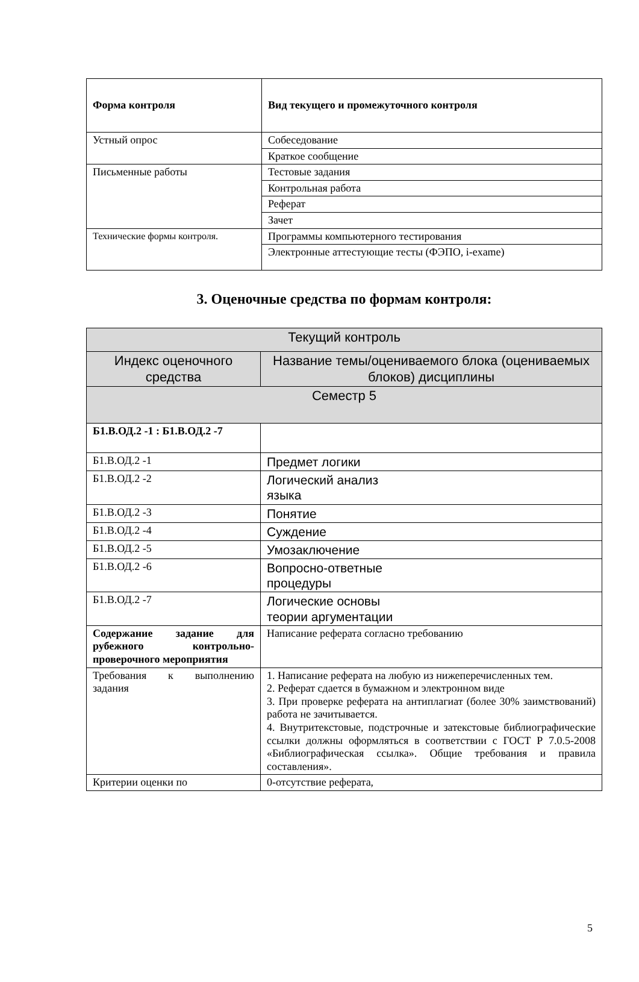| Форма контроля | Вид текущего и промежуточного контроля |
| --- | --- |
| Устный опрос | Собеседование |
| | Краткое сообщение |
| Письменные работы | Тестовые задания |
| | Контрольная работа |
| | Реферат |
| | Зачет |
| Технические формы контроля. | Программы компьютерного тестирования |
| | Электронные аттестующие тесты (ФЭПО, i-exame) |
3. Оценочные средства по формам контроля:
| Текущий контроль | |
| --- | --- |
| Индекс оценочного средства | Название темы/оцениваемого блока (оцениваемых блоков) дисциплины |
| Семестр 5 | |
| Б1.В.ОД.2 -1 : Б1.В.ОД.2 -7 | |
| Б1.В.ОД.2 -1 | Предмет логики |
| Б1.В.ОД.2 -2 | Логический анализ языка |
| Б1.В.ОД.2 -3 | Понятие |
| Б1.В.ОД.2 -4 | Суждение |
| Б1.В.ОД.2 -5 | Умозаключение |
| Б1.В.ОД.2 -6 | Вопросно-ответные процедуры |
| Б1.В.ОД.2 -7 | Логические основы теории аргументации |
| Содержание задание для рубежного контрольно-проверочного мероприятия | Написание реферата согласно требованию |
| Требования к выполнению задания | 1. Написание реферата на любую из нижеперечисленных тем. 2. Реферат сдается в бумажном и электронном виде 3. При проверке реферата на антиплагиат (более 30% заимствований) работа не зачитывается. 4. Внутритекстовые, подстрочные и затекстовые библиографические ссылки должны оформляться в соответствии с ГОСТ Р 7.0.5-2008 «Библиографическая ссылка». Общие требования и правила составления». |
| Критерии оценки по | 0-отсутствие реферата, |
5